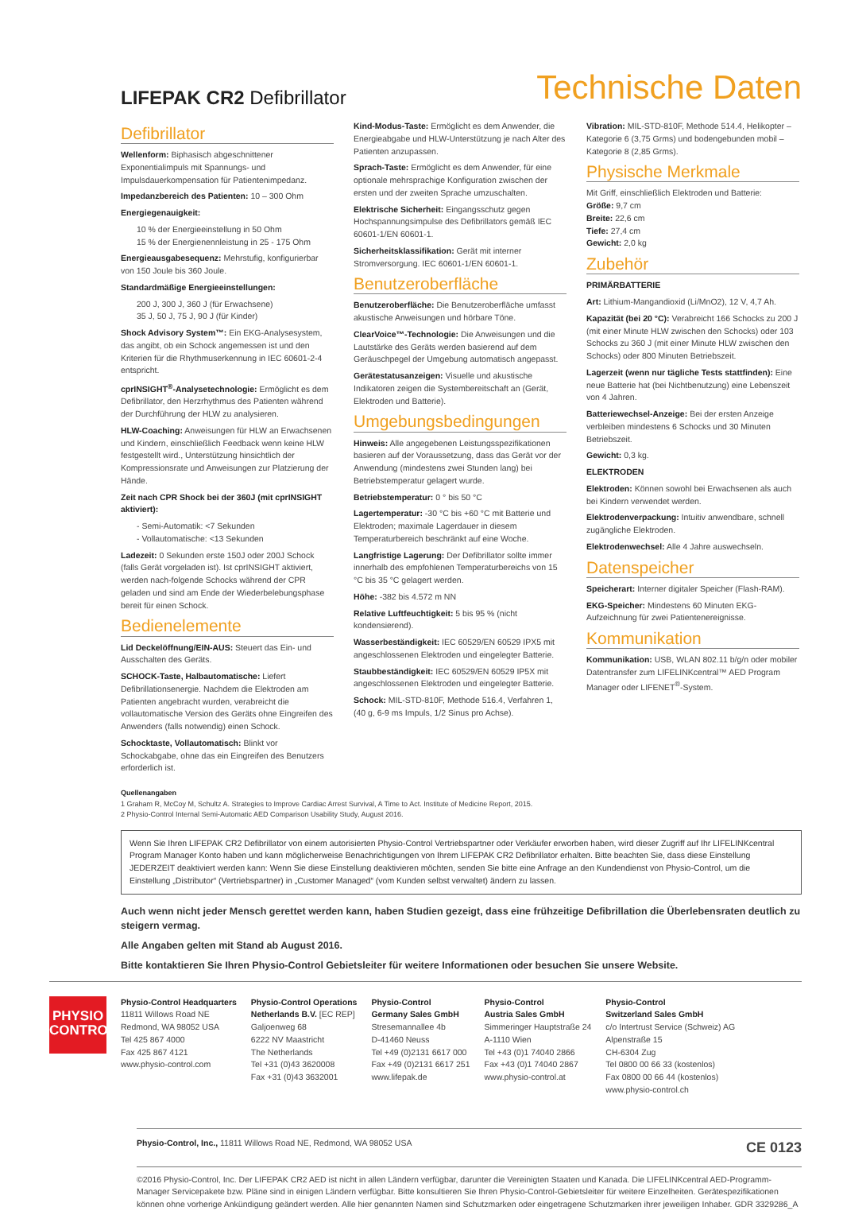LIFEPAK CR2 Defibrillator
Technische Daten
Defibrillator
Wellenform: Biphasisch abgeschnittener Exponentialimpuls mit Spannungs- und Impulsdauerkompensation für Patientenimpedanz.
Impedanzbereich des Patienten: 10 – 300 Ohm
Energiegenauigkeit:
10 % der Energieeinstellung in 50 Ohm
15 % der Energienennleistung in 25 - 175 Ohm
Energieausgabesequenz: Mehrstufig, konfigurierbar von 150 Joule bis 360 Joule.
Standardmäßige Energieeinstellungen:
200 J, 300 J, 360 J (für Erwachsene)
35 J, 50 J, 75 J, 90 J (für Kinder)
Shock Advisory System™: Ein EKG-Analysesystem, das angibt, ob ein Schock angemessen ist und den Kriterien für die Rhythmuserkennung in IEC 60601-2-4 entspricht.
cprINSIGHT<sup>®</sup>-Analysetechnologie: Ermöglicht es dem Defibrillator, den Herzrhythmus des Patienten während der Durchführung der HLW zu analysieren.
HLW-Coaching: Anweisungen für HLW an Erwachsenen und Kindern, einschließlich Feedback wenn keine HLW festgestellt wird., Unterstützung hinsichtlich der Kompressionsrate und Anweisungen zur Platzierung der Hände.
Zeit nach CPR Shock bei der 360J (mit cprINSIGHT aktiviert):
- Semi-Automatik: <7 Sekunden
- Vollautomatische: <13 Sekunden
Ladezeit: 0 Sekunden erste 150J oder 200J Schock (falls Gerät vorgeladen ist). Ist cprINSIGHT aktiviert, werden nach-folgende Schocks während der CPR geladen und sind am Ende der Wiederbelebungsphase bereit für einen Schock.
Bedienelemente
Lid Deckelöffnung/EIN-AUS: Steuert das Ein- und Ausschalten des Geräts.
SCHOCK-Taste, Halbautomatische: Liefert Defibrillationsenergie. Nachdem die Elektroden am Patienten angebracht wurden, verabreicht die vollautomatische Version des Geräts ohne Eingreifen des Anwenders (falls notwendig) einen Schock.
Schocktaste, Vollautomatisch: Blinkt vor Schockabgabe, ohne das ein Eingreifen des Benutzers erforderlich ist.
Kind-Modus-Taste: Ermöglicht es dem Anwender, die Energieabgabe und HLW-Unterstützung je nach Alter des Patienten anzupassen.
Sprach-Taste: Ermöglicht es dem Anwender, für eine optionale mehrsprachige Konfiguration zwischen der ersten und der zweiten Sprache umzuschalten.
Elektrische Sicherheit: Eingangsschutz gegen Hochspannungsimpulse des Defibrillators gemäß IEC 60601-1/EN 60601-1.
Sicherheitsklassifikation: Gerät mit interner Stromversorgung. IEC 60601-1/EN 60601-1.
Benutzeroberfläche
Benutzeroberfläche: Die Benutzeroberfläche umfasst akustische Anweisungen und hörbare Töne.
ClearVoice™-Technologie: Die Anweisungen und die Lautstärke des Geräts werden basierend auf dem Geräuschpegel der Umgebung automatisch angepasst.
Gerätestatusanzeigen: Visuelle und akustische Indikatoren zeigen die Systembereitschaft an (Gerät, Elektroden und Batterie).
Umgebungsbedingungen
Hinweis: Alle angegebenen Leistungsspezifikationen basieren auf der Voraussetzung, dass das Gerät vor der Anwendung (mindestens zwei Stunden lang) bei Betriebstemperatur gelagert wurde.
Betriebstemperatur: 0 ° bis 50 °C
Lagertemperatur: -30 °C bis +60 °C mit Batterie und Elektroden; maximale Lagerdauer in diesem Temperaturbereich beschränkt auf eine Woche.
Langfristige Lagerung: Der Defibrillator sollte immer innerhalb des empfohlenen Temperaturbereichs von 15 °C bis 35 °C gelagert werden.
Höhe: -382 bis 4.572 m NN
Relative Luftfeuchtigkeit: 5 bis 95 % (nicht kondensierend).
Wasserbeständigkeit: IEC 60529/EN 60529 IPX5 mit angeschlossenen Elektroden und eingelegter Batterie.
Staubbeständigkeit: IEC 60529/EN 60529 IP5X mit angeschlossenen Elektroden und eingelegter Batterie.
Schock: MIL-STD-810F, Methode 516.4, Verfahren 1, (40 g, 6-9 ms Impuls, 1/2 Sinus pro Achse).
Vibration: MIL-STD-810F, Methode 514.4, Helikopter – Kategorie 6 (3,75 Grms) und bodengebunden mobil – Kategorie 8 (2,85 Grms).
Physische Merkmale
Mit Griff, einschließlich Elektroden und Batterie:
Größe: 9,7 cm
Breite: 22,6 cm
Tiefe: 27,4 cm
Gewicht: 2,0 kg
Zubehör
PRIMÄRBATTERIE
Art: Lithium-Mangandioxid (Li/MnO2), 12 V, 4,7 Ah.
Kapazität (bei 20 °C): Verabreicht 166 Schocks zu 200 J (mit einer Minute HLW zwischen den Schocks) oder 103 Schocks zu 360 J (mit einer Minute HLW zwischen den Schocks) oder 800 Minuten Betriebszeit.
Lagerzeit (wenn nur tägliche Tests stattfinden): Eine neue Batterie hat (bei Nichtbenutzung) eine Lebenszeit von 4 Jahren.
Batteriewechsel-Anzeige: Bei der ersten Anzeige verbleiben mindestens 6 Schocks und 30 Minuten Betriebszeit.
Gewicht: 0,3 kg.
ELEKTRODEN
Elektroden: Können sowohl bei Erwachsenen als auch bei Kindern verwendet werden.
Elektrodenverpackung: Intuitiv anwendbare, schnell zugängliche Elektroden.
Elektrodenwechsel: Alle 4 Jahre auswechseln.
Datenspeicher
Speicherart: Interner digitaler Speicher (Flash-RAM).
EKG-Speicher: Mindestens 60 Minuten EKG-Aufzeichnung für zwei Patientenereignisse.
Kommunikation
Kommunikation: USB, WLAN 802.11 b/g/n oder mobiler Datentransfer zum LIFELINKcentral™ AED Program Manager oder LIFENET<sup>®</sup>-System.
Quellenangaben
1 Graham R, McCoy M, Schultz A. Strategies to Improve Cardiac Arrest Survival, A Time to Act. Institute of Medicine Report, 2015.
2 Physio-Control Internal Semi-Automatic AED Comparison Usability Study, August 2016.
Wenn Sie Ihren LIFEPAK CR2 Defibrillator von einem autorisierten Physio-Control Vertriebspartner oder Verkäufer erworben haben, wird dieser Zugriff auf Ihr LIFELINKcentral Program Manager Konto haben und kann möglicherweise Benachrichtigungen von Ihrem LIFEPAK CR2 Defibrillator erhalten. Bitte beachten Sie, dass diese Einstellung JEDERZEIT deaktiviert werden kann: Wenn Sie diese Einstellung deaktivieren möchten, senden Sie bitte eine Anfrage an den Kundendienst von Physio-Control, um die Einstellung „Distributor“ (Vertriebspartner) in „Customer Managed“ (vom Kunden selbst verwaltet) ändern zu lassen.
Auch wenn nicht jeder Mensch gerettet werden kann, haben Studien gezeigt, dass eine frühzeitige Defibrillation die Überlebensraten deutlich zu steigern vermag.
Alle Angaben gelten mit Stand ab August 2016.
Bitte kontaktieren Sie Ihren Physio-Control Gebietsleiter für weitere Informationen oder besuchen Sie unsere Website.
PHYSIO
CONTROL
Physio-Control Headquarters
11811 Willows Road NE
Redmond, WA 98052 USA
Tel 425 867 4000
Fax 425 867 4121
www.physio-control.com
Physio-Control Operations
Netherlands B.V. [EC REP]
Galjoenweg 68
6222 NV Maastricht
The Netherlands
Tel +31 (0)43 3620008
Fax +31 (0)43 3632001
Physio-Control
Germany Sales GmbH
Stresemannallee 4b
D-41460 Neuss
Tel +49 (0)2131 6617 000
Fax +49 (0)2131 6617 251
www.lifepak.de
Physio-Control
Austria Sales GmbH
Simmeringer Hauptstraße 24
A-1110 Wien
Tel +43 (0)1 74040 2866
Fax +43 (0)1 74040 2867
www.physio-control.at
Physio-Control
Switzerland Sales GmbH
c/o Intertrust Service (Schweiz) AG
Alpenstraße 15
CH-6304 Zug
Tel 0800 00 66 33 (kostenlos)
Fax 0800 00 66 44 (kostenlos)
www.physio-control.ch
Physio-Control, Inc., 11811 Willows Road NE, Redmond, WA 98052 USA CE 0123
©2016 Physio-Control, Inc. Der LIFEPAK CR2 AED ist nicht in allen Ländern verfügbar, darunter die Vereinigten Staaten und Kanada. Die LIFELINKcentral AED-Programm-Manager Servicepakete bzw. Pläne sind in einigen Ländern verfügbar. Bitte konsultieren Sie Ihren Physio-Control-Gebietsleiter für weitere Einzelheiten. Gerätespezifikationen können ohne vorherige Ankündigung geändert werden. Alle hier genannten Namen sind Schutzmarken oder eingetragene Schutzmarken ihrer jeweiligen Inhaber. GDR 3329286_A